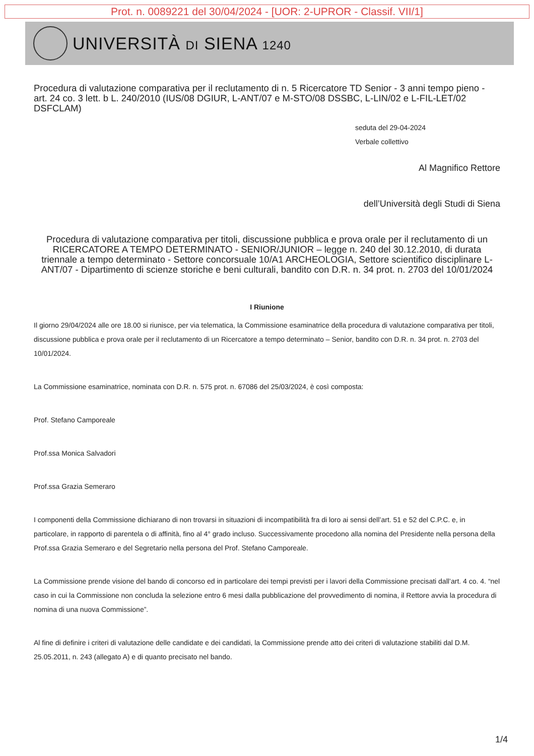Prot. n. 0089221 del 30/04/2024 - [UOR: 2-UPROR - Classif. VII/1]
UNIVERSITÀ DI SIENA 1240
Procedura di valutazione comparativa per il reclutamento di n. 5 Ricercatore TD Senior - 3 anni tempo pieno - art. 24 co. 3 lett. b L. 240/2010 (IUS/08 DGIUR, L-ANT/07 e M-STO/08 DSSBC, L-LIN/02 e L-FIL-LET/02 DSFCLAM)
seduta del 29-04-2024
Verbale collettivo
Al Magnifico Rettore
dell’Università degli Studi di Siena
Procedura di valutazione comparativa per titoli, discussione pubblica e prova orale per il reclutamento di un RICERCATORE A TEMPO DETERMINATO - SENIOR/JUNIOR – legge n. 240 del 30.12.2010, di durata triennale a tempo determinato - Settore concorsuale 10/A1 ARCHEOLOGIA, Settore scientifico disciplinare L-ANT/07 - Dipartimento di scienze storiche e beni culturali, bandito con D.R. n. 34 prot. n. 2703 del 10/01/2024
I Riunione
Il giorno 29/04/2024 alle ore 18.00 si riunisce, per via telematica, la Commissione esaminatrice della procedura di valutazione comparativa per titoli, discussione pubblica e prova orale per il reclutamento di un Ricercatore a tempo determinato – Senior, bandito con D.R. n. 34 prot. n. 2703 del 10/01/2024.
La Commissione esaminatrice, nominata con D.R. n. 575 prot. n. 67086 del 25/03/2024, è così composta:
Prof. Stefano Camporeale
Prof.ssa Monica Salvadori
Prof.ssa Grazia Semeraro
I componenti della Commissione dichiarano di non trovarsi in situazioni di incompatibilità fra di loro ai sensi dell’art. 51 e 52 del C.P.C. e, in particolare, in rapporto di parentela o di affinità, fino al 4° grado incluso. Successivamente procedono alla nomina del Presidente nella persona della Prof.ssa Grazia Semeraro e del Segretario nella persona del Prof. Stefano Camporeale.
La Commissione prende visione del bando di concorso ed in particolare dei tempi previsti per i lavori della Commissione precisati dall’art. 4 co. 4. “nel caso in cui la Commissione non concluda la selezione entro 6 mesi dalla pubblicazione del provvedimento di nomina, il Rettore avvia la procedura di nomina di una nuova Commissione”.
Al fine di definire i criteri di valutazione delle candidate e dei candidati, la Commissione prende atto dei criteri di valutazione stabiliti dal D.M. 25.05.2011, n. 243 (allegato A) e di quanto precisato nel bando.
1/4